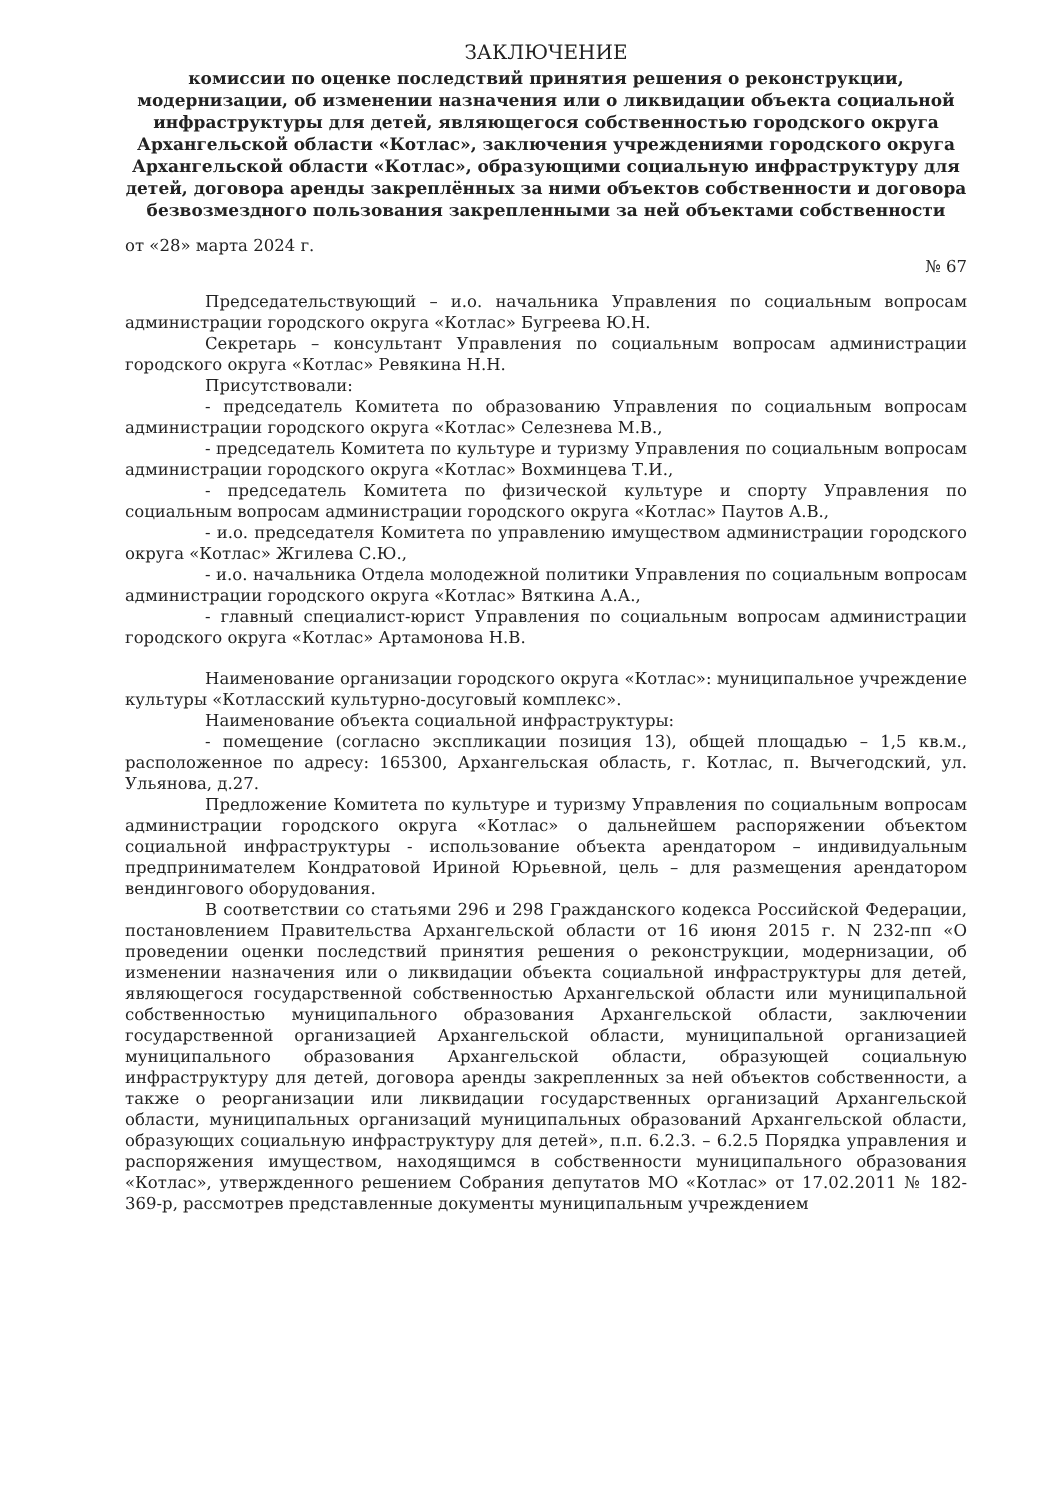ЗАКЛЮЧЕНИЕ
комиссии по оценке последствий принятия решения о реконструкции, модернизации, об изменении назначения или о ликвидации объекта социальной инфраструктуры для детей, являющегося собственностью городского округа Архангельской области «Котлас», заключения учреждениями городского округа Архангельской области «Котлас», образующими социальную инфраструктуру для детей, договора аренды закреплённых за ними объектов собственности и договора безвозмездного пользования закрепленными за ней объектами собственности
от «28» марта 2024 г.
№ 67
Председательствующий – и.о. начальника Управления по социальным вопросам администрации городского округа «Котлас» Бугреева Ю.Н.
Секретарь – консультант Управления по социальным вопросам администрации городского округа «Котлас» Ревякина Н.Н.
Присутствовали:
- председатель Комитета по образованию Управления по социальным вопросам администрации городского округа «Котлас» Селезнева М.В.,
- председатель Комитета по культуре и туризму Управления по социальным вопросам администрации городского округа «Котлас» Вохминцева Т.И.,
- председатель Комитета по физической культуре и спорту Управления по социальным вопросам администрации городского округа «Котлас» Паутов А.В.,
- и.о. председателя Комитета по управлению имуществом администрации городского округа «Котлас» Жгилева С.Ю.,
- и.о. начальника Отдела молодежной политики Управления по социальным вопросам администрации городского округа «Котлас» Вяткина А.А.,
- главный специалист-юрист Управления по социальным вопросам администрации городского округа «Котлас» Артамонова Н.В.
Наименование организации городского округа «Котлас»: муниципальное учреждение культуры «Котласский культурно-досуговый комплекс».
Наименование объекта социальной инфраструктуры:
- помещение (согласно экспликации позиция 13), общей площадью – 1,5 кв.м., расположенное по адресу: 165300, Архангельская область, г. Котлас, п. Вычегодский, ул. Ульянова, д.27.
Предложение Комитета по культуре и туризму Управления по социальным вопросам администрации городского округа «Котлас» о дальнейшем распоряжении объектом социальной инфраструктуры - использование объекта арендатором – индивидуальным предпринимателем Кондратовой Ириной Юрьевной, цель – для размещения арендатором вендингового оборудования.
В соответствии со статьями 296 и 298 Гражданского кодекса Российской Федерации, постановлением Правительства Архангельской области от 16 июня 2015 г. N 232-пп «О проведении оценки последствий принятия решения о реконструкции, модернизации, об изменении назначения или о ликвидации объекта социальной инфраструктуры для детей, являющегося государственной собственностью Архангельской области или муниципальной собственностью муниципального образования Архангельской области, заключении государственной организацией Архангельской области, муниципальной организацией муниципального образования Архангельской области, образующей социальную инфраструктуру для детей, договора аренды закрепленных за ней объектов собственности, а также о реорганизации или ликвидации государственных организаций Архангельской области, муниципальных организаций муниципальных образований Архангельской области, образующих социальную инфраструктуру для детей», п.п. 6.2.3. – 6.2.5 Порядка управления и распоряжения имуществом, находящимся в собственности муниципального образования «Котлас», утвержденного решением Собрания депутатов МО «Котлас» от 17.02.2011 № 182-369-р, рассмотрев представленные документы муниципальным учреждением